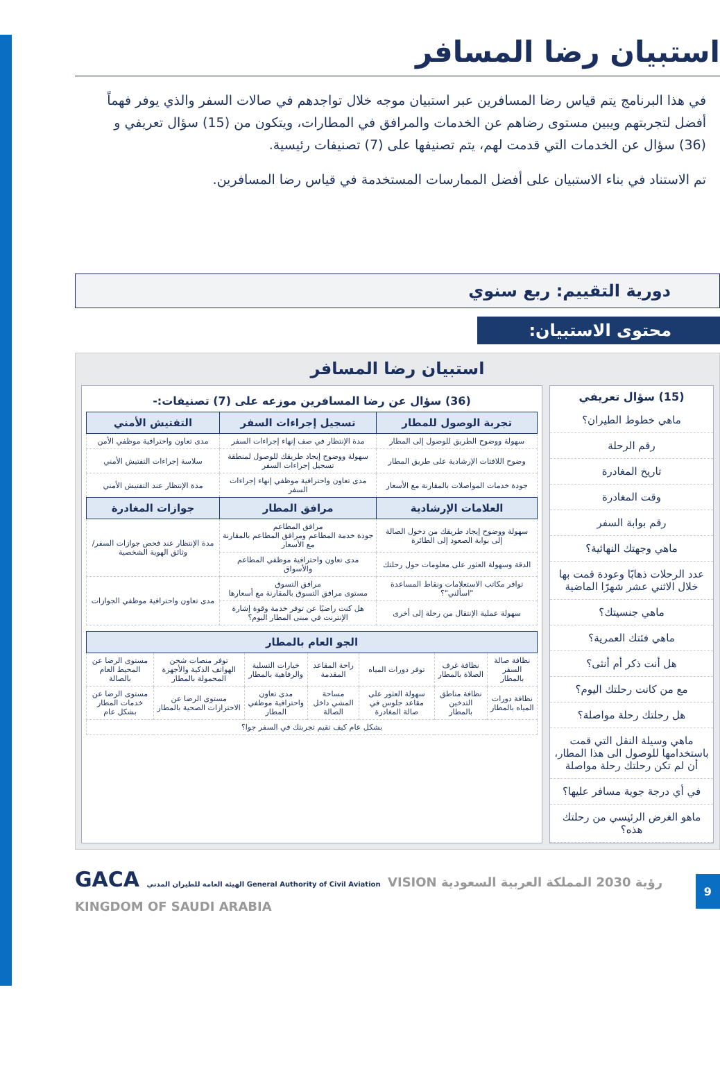استبيان رضا المسافر
في هذا البرنامج يتم قياس رضا المسافرين عبر استبيان موجه خلال تواجدهم في صالات السفر والذي يوفر فهماً أفضل لتجربتهم ويبين مستوى رضاهم عن الخدمات والمرافق في المطارات، ويتكون من (15) سؤال تعريفي و (36) سؤال عن الخدمات التي قدمت لهم، يتم تصنيفها على (7) تصنيفات رئيسية.
تم الاستناد في بناء الاستبيان على أفضل الممارسات المستخدمة في قياس رضا المسافرين.
دورية التقييم: ربع سنوي
محتوى الاستبيان:
استبيان رضا المسافر
(15) سؤال تعريفي
ماهي خطوط الطيران؟
رقم الرحلة
تاريخ المغادرة
وقت المغادرة
رقم بوابة السفر
ماهي وجهتك النهائية؟
عدد الرحلات ذهابًا وعودة قمت بها خلال الاثني عشر شهرًا الماضية
ماهي جنسيتك؟
ماهي فئتك العمرية؟
هل أنت ذكر أم أنثى؟
مع من كانت رحلتك اليوم؟
هل رحلتك رحلة مواصلة؟
ماهي وسيلة النقل التي قمت باستخدامها للوصول الى هذا المطار، أن لم تكن رحلتك رحلة مواصلة
في أي درجة جوية مسافر عليها؟
ماهو الغرض الرئيسي من رحلتك هذه؟
(36) سؤال عن رضا المسافرين موزعه على (7) تصنيفات:-
| تجربة الوصول للمطار | تسجيل إجراءات السفر | التفتيش الأمني |
| --- | --- | --- |
| سهولة ووضوح الطريق للوصول إلى المطار | مدة الإنتظار في صف إنهاء إجراءات السفر | مدى تعاون واحترافية موظفي الأمن |
| وضوح اللافتات الإرشادية على طريق المطار | سهولة ووضوح إيجاد طريقك للوصول لمنطقة تسجيل إجراءات السفر | سلاسة إجراءات التفتيش الأمني |
| جودة خدمات المواصلات بالمقارنة مع الأسعار | مدى تعاون واحترافية موظفي إنهاء إجراءات السفر | مدة الإنتظار عند التفتيش الأمني |
| العلامات الإرشادية | مرافق المطار | جوازات المغادرة |
| سهولة ووضوح إيجاد طريقك من دخول الصالة إلى بوابة الصعود إلى الطائرة | مرافق المطاعم جودة خدمة المطاعم ومرافق المطاعم بالمقارنة مع الأسعار | مدة الإنتظار عند فحص جوازات السفر/وثائق الهوية الشخصية |
| الدقة وسهولة العثور على معلومات حول رحلتك | مدى تعاون واحترافية موظفي المطاعم والأسواق | |
| توافر مكاتب الاستعلامات ونقاط المساعدة "اسألني"؟ | مرافق التسوق مستوى مرافق التسوق بالمقارنة مع أسعارها | مدى تعاون واحترافية موظفي الجوازات |
| سهولة عملية الإنتقال من رحلة إلى أخرى | هل كنت راضيًا عن توفر خدمة وقوة إشارة الإنترنت في مبنى المطار اليوم؟ | |
| الجو العام بالمطار | | | | | | |
| --- | --- | --- | --- | --- | --- | --- |
| نظافة صالة السفر بالمطار | نظافة غرف الصلاة بالمطار | توفر دورات المياه | راحة المقاعد المقدمة | خيارات التسلية والرفاهية بالمطار | توفر منصات شحن الهواتف الذكية والأجهزة المحمولة بالمطار | مستوى الرضا عن المحيط العام بالصالة |
| نظافة دورات المياه بالمطار | نظافة مناطق التدخين بالمطار | سهولة العثور على مقاعد جلوس في صالة المغادرة | مساحة المشي داخل الصالة | مدى تعاون واحترافية موظفي المطار | مستوى الرضا عن الاحترازات الصحية بالمطار | مستوى الرضا عن خدمات المطار بشكل عام |
| بشكل عام كيف تقيم تجربتك في السفر جوا؟ | | | | | | |
GACA الهيئة العامة للطيران المدني General Authority of Civil Aviation VISION رؤية 2030 المملكة العربية السعودية KINGDOM OF SAUDI ARABIA
9